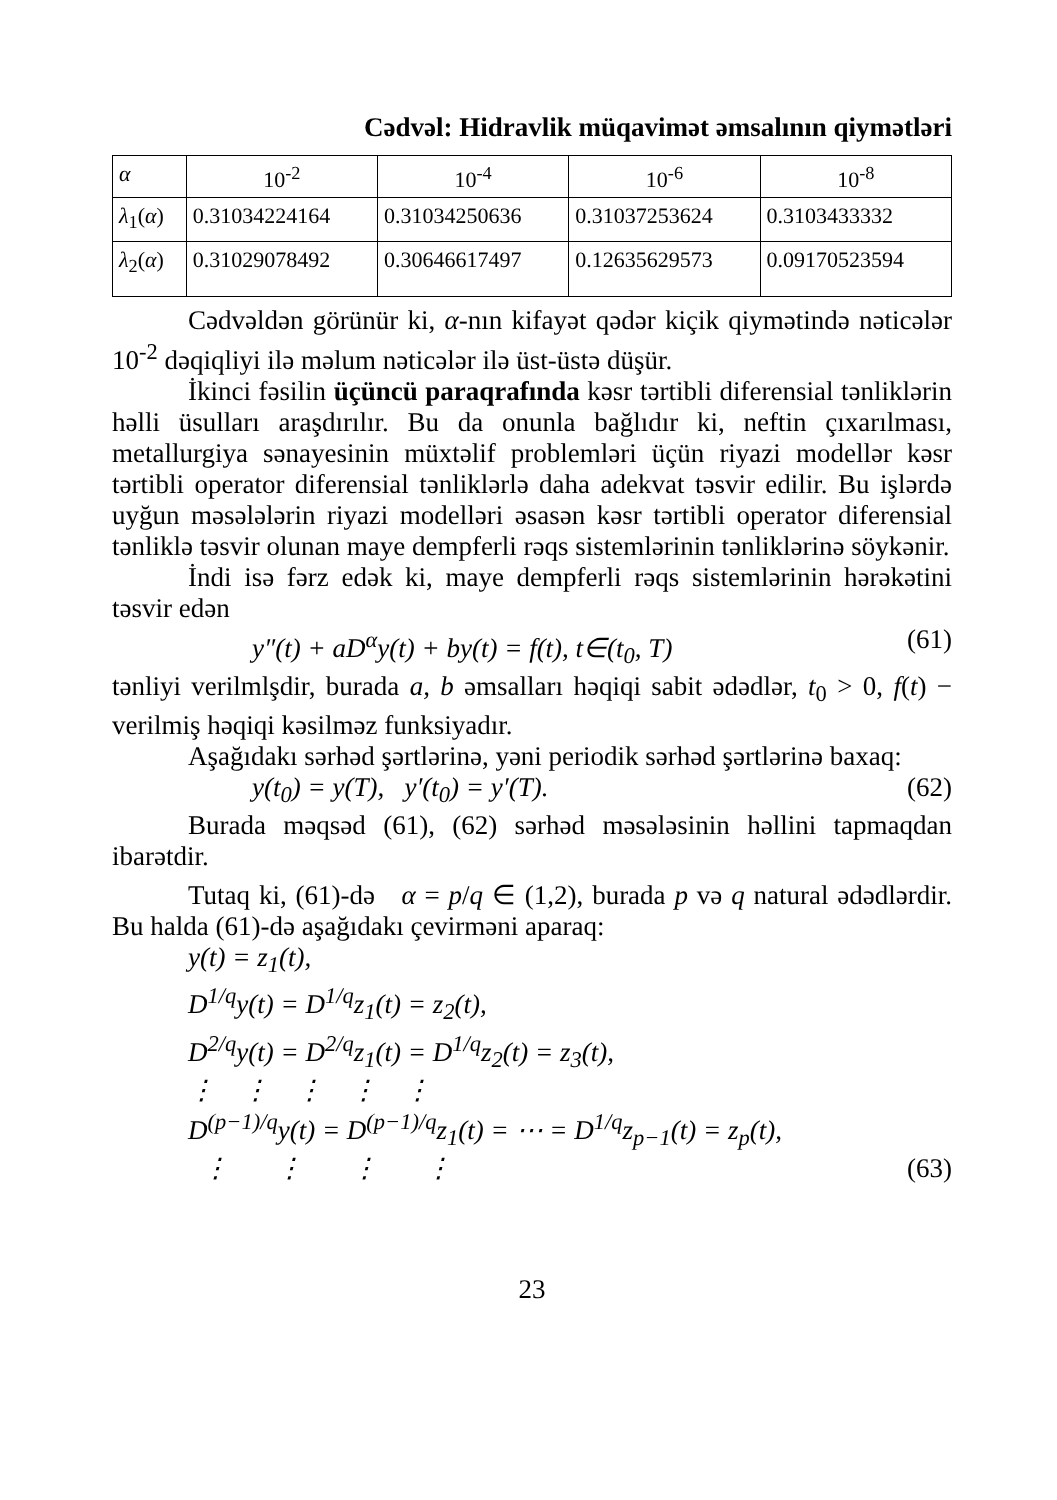Cədvəl: Hidravlik müqavimət əmsalının qiymətləri
| α | 10<sup>-2</sup> | 10<sup>-4</sup> | 10<sup>-6</sup> | 10<sup>-8</sup> |
| λ<sub>1</sub>( α ) | 0.31034224164 | 0.31034250636 | 0.31037253624 | 0.3103433332 |
| λ<sub>2</sub>( α ) | 0.31029078492 | 0.30646617497 | 0.12635629573 | 0.09170523594 |
Cədvəldən görünür ki, α-nın kifayət qədər kiçik qiymətində nəticələr 10<sup>-2</sup> dəqiqliyi ilə məlum nəticələr ilə üst-üstə düşür.
İkinci fəsilin üçüncü paraqrafında kəsr tərtibli diferensial tənliklərin həlli üsulları araşdırılır. Bu da onunla bağlıdır ki, neftin çıxarılması, metallurgiya sənayesinin müxtəlif problemləri üçün riyazi modellər kəsr tərtibli operator diferensial tənliklərlə daha adekvat təsvir edilir. Bu işlərdə uyğun məsələlərin riyazi modelləri əsasən kəsr tərtibli operator diferensial tənliklə təsvir olunan maye dempferli rəqs sistemlərinin tənliklərinə söykənir.
İndi isə fərz edək ki, maye dempferli rəqs sistemlərinin hərəkətini təsvir edən
y″(t) + aD<sup>α</sup>y(t) + by(t) = f(t), t∈(t<sub>0</sub>, T) (61)
tənliyi verilmlşdir, burada a, b əmsalları həqiqi sabit ədədlər, t<sub>0</sub> > 0, f(t) − verilmiş həqiqi kəsilməz funksiyadır.
Aşağıdakı sərhəd şərtlərinə, yəni periodik sərhəd şərtlərinə baxaq:
y(t<sub>0</sub>) = y(T), y′(t<sub>0</sub>) = y′(T). (62)
Burada məqsəd (61), (62) sərhəd məsələsinin həllini tapmaqdan ibarətdir.
Tutaq ki, (61)-də α = p/q ∈ (1,2), burada p və q natural ədədlərdir. Bu halda (61)-də aşağıdakı çevirməni aparaq:
y(t) = z<sub>1</sub>(t),
D<sup>1/q</sup>y(t) = D<sup>1/q</sup>z<sub>1</sub>(t) = z<sub>2</sub>(t),
D<sup>2/q</sup>y(t) = D<sup>2/q</sup>z<sub>1</sub>(t) = D<sup>1/q</sup>z<sub>2</sub>(t) = z<sub>3</sub>(t),
⋮ ⋮ ⋮ ⋮ ⋮
D<sup>(p−1)/q</sup>y(t) = D<sup>(p−1)/q</sup>z<sub>1</sub>(t) = ⋯ = D<sup>1/q</sup>z<sub>p−1</sub>(t) = z<sub>p</sub>(t),
⋮ ⋮ ⋮ ⋮ (63)
23